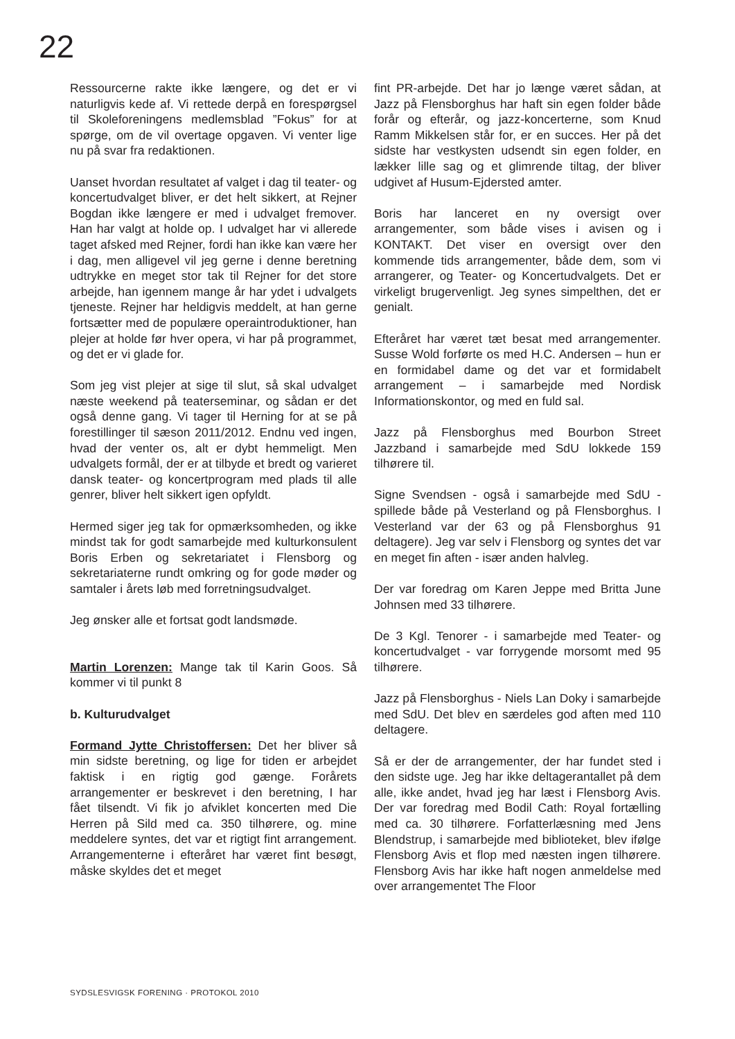22
Ressourcerne rakte ikke længere, og det er vi naturligvis kede af. Vi rettede derpå en forespørgsel til Skoleforeningens medlemsblad ”Fokus” for at spørge, om de vil overtage opgaven. Vi venter lige nu på svar fra redaktionen.
Uanset hvordan resultatet af valget i dag til teater- og koncertudvalget bliver, er det helt sikkert, at Rejner Bogdan ikke længere er med i udvalget fremover. Han har valgt at holde op. I udvalget har vi allerede taget afsked med Rejner, fordi han ikke kan være her i dag, men alligevel vil jeg gerne i denne beretning udtrykke en meget stor tak til Rejner for det store arbejde, han igennem mange år har ydet i udvalgets tjeneste. Rejner har heldigvis meddelt, at han gerne fortsætter med de populære operaintroduktioner, han plejer at holde før hver opera, vi har på programmet, og det er vi glade for.
Som jeg vist plejer at sige til slut, så skal udvalget næste weekend på teaterseminar, og sådan er det også denne gang. Vi tager til Herning for at se på forestillinger til sæson 2011/2012. Endnu ved ingen, hvad der venter os, alt er dybt hemmeligt. Men udvalgets formål, der er at tilbyde et bredt og varieret dansk teater- og koncertprogram med plads til alle genrer, bliver helt sikkert igen opfyldt.
Hermed siger jeg tak for opmærksomheden, og ikke mindst tak for godt samarbejde med kulturkonsulent Boris Erben og sekretariatet i Flensborg og sekretariaterne rundt omkring og for gode møder og samtaler i årets løb med forretningsudvalget.
Jeg ønsker alle et fortsat godt landsmøde.
Martin Lorenzen: Mange tak til Karin Goos. Så kommer vi til punkt 8
b. Kulturudvalget
Formand Jytte Christoffersen: Det her bliver så min sidste beretning, og lige for tiden er arbejdet faktisk i en rigtig god gænge. Forårets arrangementer er beskrevet i den beretning, I har fået tilsendt. Vi fik jo afviklet koncerten med Die Herren på Sild med ca. 350 tilhørere, og. mine meddelere syntes, det var et rigtigt fint arrangement. Arrangementerne i efteråret har været fint besøgt, måske skyldes det et meget
fint PR-arbejde. Det har jo længe været sådan, at Jazz på Flensborghus har haft sin egen folder både forår og efterår, og jazz-koncerterne, som Knud Ramm Mikkelsen står for, er en succes. Her på det sidste har vestkysten udsendt sin egen folder, en lækker lille sag og et glimrende tiltag, der bliver udgivet af Husum-Ejdersted amter.
Boris har lanceret en ny oversigt over arrangementer, som både vises i avisen og i KONTAKT. Det viser en oversigt over den kommende tids arrangementer, både dem, som vi arrangerer, og Teater- og Koncertudvalgets. Det er virkeligt brugervenligt. Jeg synes simpelthen, det er genialt.
Efteråret har været tæt besat med arrangementer. Susse Wold forførte os med H.C. Andersen – hun er en formidabel dame og det var et formidabelt arrangement – i samarbejde med Nordisk Informationskontor, og med en fuld sal.
Jazz på Flensborghus med Bourbon Street Jazzband i samarbejde med SdU lokkede 159 tilhørere til.
Signe Svendsen - også i samarbejde med SdU - spillede både på Vesterland og på Flensborghus. I Vesterland var der 63 og på Flensborghus 91 deltagere). Jeg var selv i Flensborg og syntes det var en meget fin aften - især anden halvleg.
Der var foredrag om Karen Jeppe med Britta June Johnsen med 33 tilhørere.
De 3 Kgl. Tenorer - i samarbejde med Teater- og koncertudvalget - var forrygende morsomt med 95 tilhørere.
Jazz på Flensborghus - Niels Lan Doky i samarbejde med SdU. Det blev en særdeles god aften med 110 deltagere.
Så er der de arrangementer, der har fundet sted i den sidste uge. Jeg har ikke deltagerantallet på dem alle, ikke andet, hvad jeg har læst i Flensborg Avis. Der var foredrag med Bodil Cath: Royal fortælling med ca. 30 tilhørere. Forfatterlæsning med Jens Blendstrup, i samarbejde med biblioteket, blev ifølge Flensborg Avis et flop med næsten ingen tilhørere. Flensborg Avis har ikke haft nogen anmeldelse med over arrangementet The Floor
SYDSLESVIGSK FORENING · PROTOKOL 2010